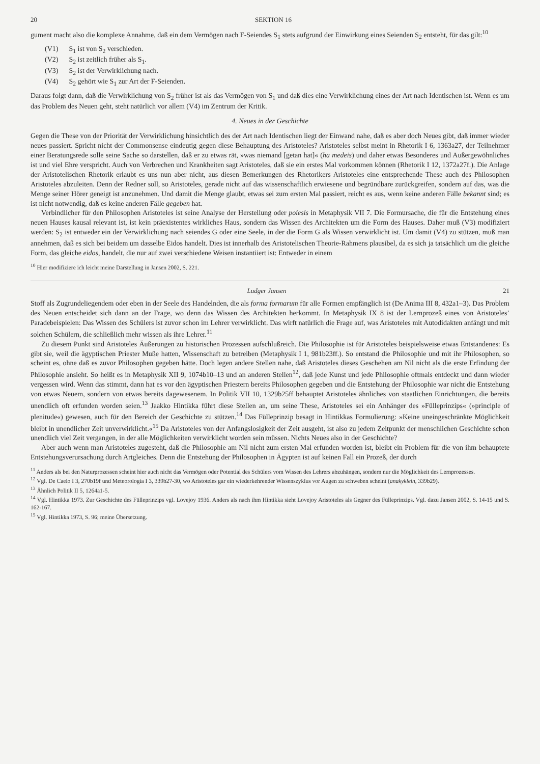20 SEKTION 16
gument macht also die komplexe Annahme, daß ein dem Vermögen nach F-Seiendes S<sub>1</sub> stets aufgrund der Einwirkung eines Seienden S<sub>2</sub> entsteht, für das gilt:<sup>10</sup>
(V1) S<sub>1</sub> ist von S<sub>2</sub> verschieden.
(V2) S<sub>2</sub> ist zeitlich früher als S<sub>1</sub>.
(V3) S<sub>2</sub> ist der Verwirklichung nach.
(V4) S<sub>2</sub> gehört wie S<sub>1</sub> zur Art der F-Seienden.
Daraus folgt dann, daß die Verwirklichung von S<sub>2</sub> früher ist als das Vermögen von S<sub>1</sub> und daß dies eine Verwirklichung eines der Art nach Identischen ist. Wenn es um das Problem des Neuen geht, steht natürlich vor allem (V4) im Zentrum der Kritik.
4. Neues in der Geschichte
Gegen die These von der Priorität der Verwirklichung hinsichtlich des der Art nach Identischen liegt der Einwand nahe, daß es aber doch Neues gibt, daß immer wieder neues passiert. Spricht nicht der Commonsense eindeutig gegen diese Behauptung des Aristoteles? Aristoteles selbst meint in Rhetorik I 6, 1363a27, der Teilnehmer einer Beratungsrede solle seine Sache so darstellen, daß er zu etwas rät, »was niemand [getan hat]« (ha medeis) und daher etwas Besonderes und Außergewöhnliches ist und viel Ehre verspricht. Auch von Verbrechen und Krankheiten sagt Aristoteles, daß sie ein erstes Mal vorkommen können (Rhetorik I 12, 1372a27f.). Die Anlage der Aristotelischen Rhetorik erlaubt es uns nun aber nicht, aus diesen Bemerkungen des Rhetorikers Aristoteles eine entsprechende These auch des Philosophen Aristoteles abzuleiten. Denn der Redner soll, so Aristoteles, gerade nicht auf das wissenschaftlich erwiesene und begründbare zurückgreifen, sondern auf das, was die Menge seiner Hörer geneigt ist anzunehmen. Und damit die Menge glaubt, etwas sei zum ersten Mal passiert, reicht es aus, wenn keine anderen Fälle bekannt sind; es ist nicht notwendig, daß es keine anderen Fälle gegeben hat.
Verbindlicher für den Philosophen Aristoteles ist seine Analyse der Herstellung oder poiesis in Metaphysik VII 7. Die Formursache, die für die Entstehung eines neuen Hauses kausal relevant ist, ist kein präexistentes wirkliches Haus, sondern das Wissen des Architekten um die Form des Hauses. Daher muß (V3) modifiziert werden: S<sub>2</sub> ist entweder ein der Verwirklichung nach seiendes G oder eine Seele, in der die Form G als Wissen verwirklicht ist. Um damit (V4) zu stützen, muß man annehmen, daß es sich bei beidem um dasselbe Eidos handelt. Dies ist innerhalb des Aristotelischen Theorie-Rahmens plausibel, da es sich ja tatsächlich um die gleiche Form, das gleiche eidos, handelt, die nur auf zwei verschiedene Weisen instantiiert ist: Entweder in einem
<sup>10</sup> Hier modifiziere ich leicht meine Darstellung in Jansen 2002, S. 221.
Ludger Jansen 21
Stoff als Zugrundeliegendem oder eben in der Seele des Handelnden, die als forma formarum für alle Formen empfänglich ist (De Anima III 8, 432a1–3). Das Problem des Neuen entscheidet sich dann an der Frage, wo denn das Wissen des Architekten herkommt. In Metaphysik IX 8 ist der Lernprozeß eines von Aristoteles’ Paradebeispielen: Das Wissen des Schülers ist zuvor schon im Lehrer verwirklicht. Das wirft natürlich die Frage auf, was Aristoteles mit Autodidakten anfängt und mit solchen Schülern, die schließlich mehr wissen als ihre Lehrer.<sup>11</sup>
Zu diesem Punkt sind Aristoteles Äußerungen zu historischen Prozessen aufschlußreich. Die Philosophie ist für Aristoteles beispielsweise etwas Entstandenes: Es gibt sie, weil die ägyptischen Priester Muße hatten, Wissenschaft zu betreiben (Metaphysik I 1, 981b23ff.). So entstand die Philosophie und mit ihr Philosophen, so scheint es, ohne daß es zuvor Philosophen gegeben hätte. Doch legen andere Stellen nahe, daß Aristoteles dieses Geschehen am Nil nicht als die erste Erfindung der Philosophie ansieht. So heißt es in Metaphysik XII 9, 1074b10–13 und an anderen Stellen<sup>12</sup>, daß jede Kunst und jede Philosophie oftmals entdeckt und dann wieder vergessen wird. Wenn das stimmt, dann hat es vor den ägyptischen Priestern bereits Philosophen gegeben und die Entstehung der Philosophie war nicht die Entstehung von etwas Neuem, sondern von etwas bereits dagewesenem. In Politik VII 10, 1329b25ff behauptet Aristoteles ähnliches von staatlichen Einrichtungen, die bereits unendlich oft erfunden worden seien.<sup>13</sup> Jaakko Hintikka führt diese Stellen an, um seine These, Aristoteles sei ein Anhänger des »Fülleprinzips« (»principle of plenitude«) gewesen, auch für den Bereich der Geschichte zu stützen.<sup>14</sup> Das Fülleprinzip besagt in Hintikkas Formulierung: »Keine uneingeschränkte Möglichkeit bleibt in unendlicher Zeit unverwirklicht.«<sup>15</sup> Da Aristoteles von der Anfangslosigkeit der Zeit ausgeht, ist also zu jedem Zeitpunkt der menschlichen Geschichte schon unendlich viel Zeit vergangen, in der alle Möglichkeiten verwirklicht worden sein müssen. Nichts Neues also in der Geschichte?
Aber auch wenn man Aristoteles zugesteht, daß die Philosophie am Nil nicht zum ersten Mal erfunden worden ist, bleibt ein Problem für die von ihm behauptete Entstehungsverursachung durch Artgleiches. Denn die Entstehung der Philosophen in Ägypten ist auf keinen Fall ein Prozeß, der durch
<sup>11</sup> Anders als bei den Naturprozessen scheint hier auch nicht das Vermögen oder Potential des Schülers vom Wissen des Lehrers abzuhängen, sondern nur die Möglichkeit des Lernprozesses.
<sup>12</sup> Vgl. De Caelo I 3, 270b19f und Meteorologia I 3, 339b27-30, wo Aristoteles gar ein wiederkehrender Wissenszyklus vor Augen zu schweben scheint (anakyklein, 339b29).
<sup>13</sup> Ähnlich Politik II 5, 1264a1-5.
<sup>14</sup> Vgl. Hintikka 1973. Zur Geschichte des Fülleprinzips vgl. Lovejoy 1936. Anders als nach ihm Hintikka sieht Lovejoy Aristoteles als Gegner des Fülleprinzips. Vgl. dazu Jansen 2002, S. 14-15 und S. 162-167.
<sup>15</sup> Vgl. Hintikka 1973, S. 96; meine Übersetzung.